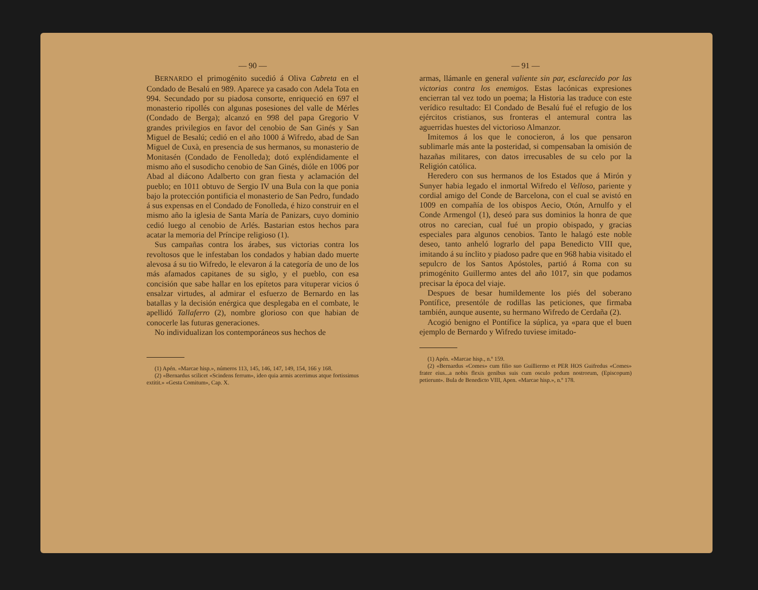— 90 —
BERNARDO el primogénito sucedió á Oliva Cabreta en el Condado de Besalú en 989. Aparece ya casado con Adela Tota en 994. Secundado por su piadosa consorte, enriqueció en 697 el monasterio ripollés con algunas posesiones del valle de Mérles (Condado de Berga); alcanzó en 998 del papa Gregorio V grandes privilegios en favor del cenobio de San Ginés y San Miguel de Besalú; cedió en el año 1000 á Wifredo, abad de San Miguel de Cuxà, en presencia de sus hermanos, su monasterio de Monitasén (Condado de Fenolleda); dotó expléndidamente el mismo año el susodicho cenobio de San Ginés, dióle en 1006 por Abad al diácono Adalberto con gran fiesta y aclamación del pueblo; en 1011 obtuvo de Sergio IV una Bula con la que ponia bajo la protección pontificia el monasterio de San Pedro, fundado á sus expensas en el Condado de Fonolleda, é hizo construir en el mismo año la iglesia de Santa María de Panizars, cuyo dominio cedió luego al cenobio de Arlés. Bastarian estos hechos para acatar la memoria del Príncipe religioso (1).
Sus campañas contra los árabes, sus victorias contra los revoltosos que le infestaban los condados y habian dado muerte alevosa á su tio Wifredo, le elevaron á la categoría de uno de los más afamados capitanes de su siglo, y el pueblo, con esa concisión que sabe hallar en los epítetos para vituperar vicios ó ensalzar virtudes, al admirar el esfuerzo de Bernardo en las batallas y la decisión enérgica que desplegaba en el combate, le apellidó Tallaferro (2), nombre glorioso con que habian de conocerle las futuras generaciones.
No individualizan los contemporáneos sus hechos de
(1) Apén. «Marcae hisp.», números 113, 145, 146, 147, 149, 154, 166 y 168.
(2) «Bernardus scilicet «Scindens ferrum», ideo quia armis acerrimus atque fortissimus extitit.» «Gesta Comitum», Cap. X.
— 91 —
armas, llámanle en general valiente sin par, esclarecido por las victorias contra los enemigos. Estas lacónicas expresiones encierran tal vez todo un poema; la Historia las traduce con este verídico resultado: El Condado de Besalú fué el refugio de los ejércitos cristianos, sus fronteras el antemural contra las aguerridas huestes del victorioso Almanzor.
Imitemos á los que le conocieron, á los que pensaron sublimarle más ante la posteridad, si compensaban la omisión de hazañas militares, con datos irrecusables de su celo por la Religión católica.
Heredero con sus hermanos de los Estados que á Mirón y Sunyer habia legado el inmortal Wifredo el Velloso, pariente y cordial amigo del Conde de Barcelona, con el cual se avistó en 1009 en compañía de los obispos Aecio, Otón, Arnulfo y el Conde Armengol (1), deseó para sus dominios la honra de que otros no carecian, cual fué un propio obispado, y gracias especiales para algunos cenobios. Tanto le halagó este noble deseo, tanto anheló lograrlo del papa Benedicto VIII que, imitando á su ínclito y piadoso padre que en 968 habia visitado el sepulcro de los Santos Apóstoles, partió á Roma con su primogénito Guillermo antes del año 1017, sin que podamos precisar la época del viaje.
Despues de besar humildemente los piés del soberano Pontífice, presentóle de rodillas las peticiones, que firmaba también, aunque ausente, su hermano Wifredo de Cerdaña (2).
Acogió benigno el Pontífice la súplica, ya «para que el buen ejemplo de Bernardo y Wifredo tuviese imitado-
(1) Apén. «Marcae hisp., n.º 159.
(2) «Bernardus «Comes» cum filio suo Guilliermo et PER HOS Guifredus «Comes» frater eius...a nobis flexis genibus suis cum osculo pedum nostrorum, (Episcopum) petierunt». Bula de Benedicto VIII, Apen. «Marcae hisp.», n.º 178.